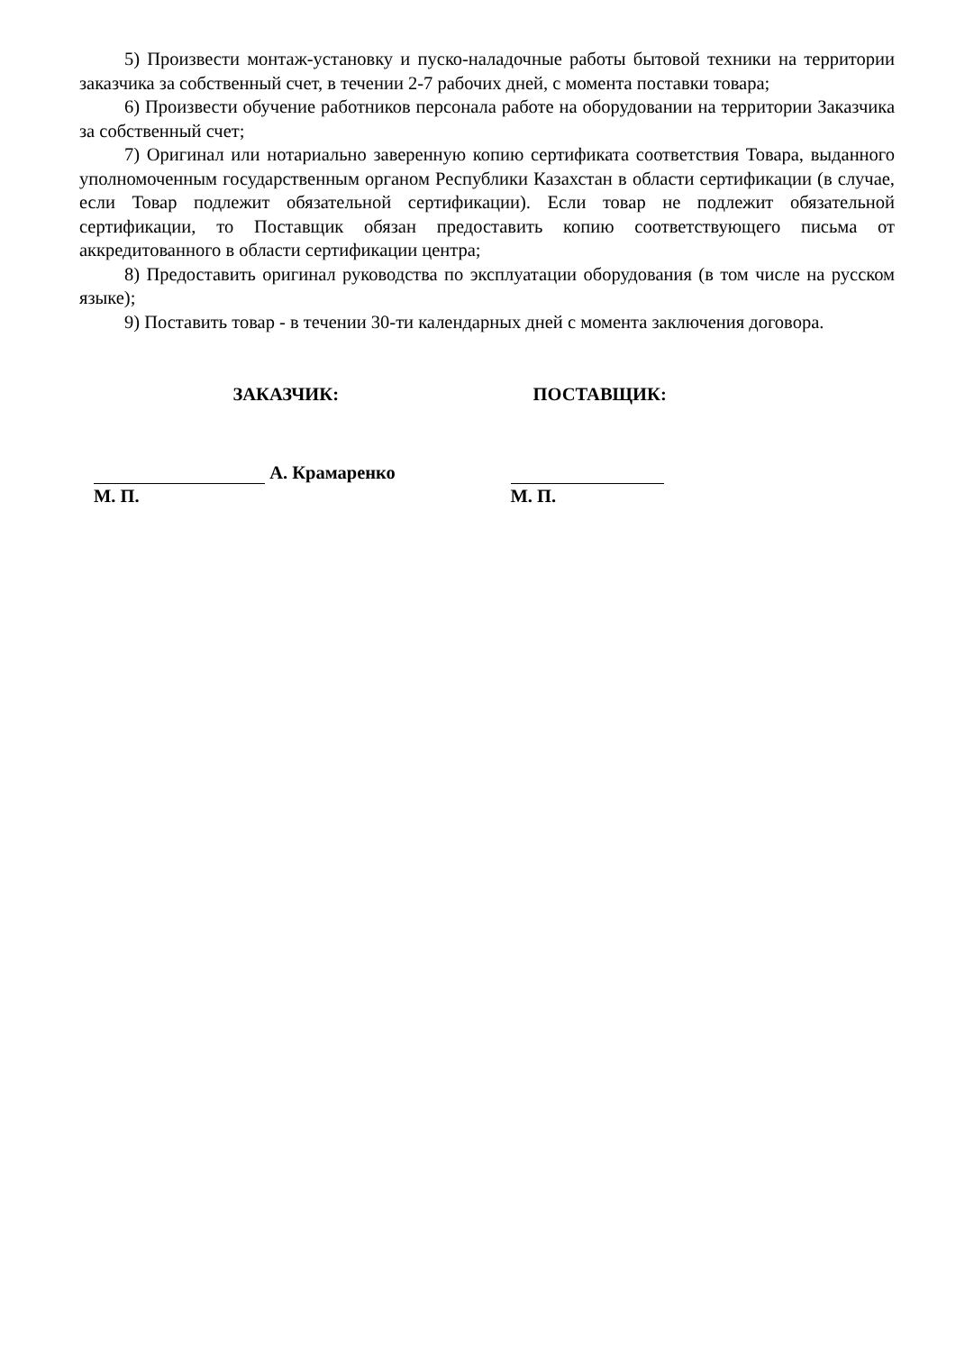5) Произвести монтаж-установку и пуско-наладочные работы бытовой техники на территории заказчика за собственный счет, в течении 2-7 рабочих дней, с момента поставки товара;
6) Произвести обучение работников персонала работе на оборудовании на территории Заказчика за собственный счет;
7) Оригинал или нотариально заверенную копию сертификата соответствия Товара, выданного уполномоченным государственным органом Республики Казахстан в области сертификации (в случае, если Товар подлежит обязательной сертификации). Если товар не подлежит обязательной сертификации, то Поставщик обязан предоставить копию соответствующего письма от аккредитованного в области сертификации центра;
8) Предоставить оригинал руководства по эксплуатации оборудования (в том числе на русском языке);
9) Поставить товар - в течении 30-ти календарных дней с момента заключения договора.
ЗАКАЗЧИК:
А. Крамаренко
М. П.
ПОСТАВЩИК:
М. П.